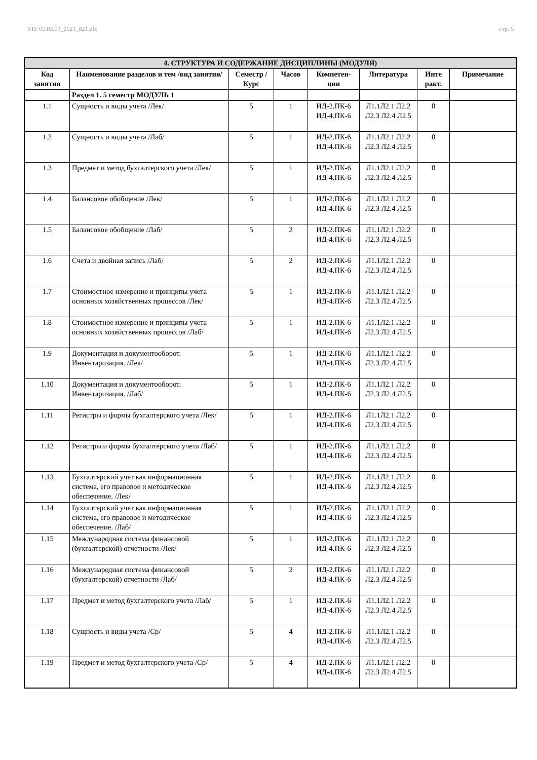УП: 09.03.03_2021_821.plx стр. 5
| 4. СТРУКТУРА И СОДЕРЖАНИЕ ДИСЦИПЛИНЫ (МОДУЛЯ) | | | | | | | |
| --- | --- | --- | --- | --- | --- | --- | --- |
| Код занятия | Наименование разделов и тем /вид занятия/ | Семестр / Курс | Часов | Компетен-ции | Литература | Инте ракт. | Примечание |
| | Раздел 1. 5 семестр МОДУЛЬ 1 | | | | | | |
| 1.1 | Сущность и виды учета /Лек/ | 5 | 1 | ИД-2.ПК-6 ИД-4.ПК-6 | Л1.1Л2.1 Л2.2 Л2.3 Л2.4 Л2.5 | 0 | |
| 1.2 | Сущность и виды учета /Лаб/ | 5 | 1 | ИД-2.ПК-6 ИД-4.ПК-6 | Л1.1Л2.1 Л2.2 Л2.3 Л2.4 Л2.5 | 0 | |
| 1.3 | Предмет и метод бухгалтерского учета /Лек/ | 5 | 1 | ИД-2.ПК-6 ИД-4.ПК-6 | Л1.1Л2.1 Л2.2 Л2.3 Л2.4 Л2.5 | 0 | |
| 1.4 | Балансовое обобщение /Лек/ | 5 | 1 | ИД-2.ПК-6 ИД-4.ПК-6 | Л1.1Л2.1 Л2.2 Л2.3 Л2.4 Л2.5 | 0 | |
| 1.5 | Балансовое обобщение /Лаб/ | 5 | 2 | ИД-2.ПК-6 ИД-4.ПК-6 | Л1.1Л2.1 Л2.2 Л2.3 Л2.4 Л2.5 | 0 | |
| 1.6 | Счета и двойная запись /Лаб/ | 5 | 2 | ИД-2.ПК-6 ИД-4.ПК-6 | Л1.1Л2.1 Л2.2 Л2.3 Л2.4 Л2.5 | 0 | |
| 1.7 | Стоимостное измерение и принципы учета основных хозяйственных процессов /Лек/ | 5 | 1 | ИД-2.ПК-6 ИД-4.ПК-6 | Л1.1Л2.1 Л2.2 Л2.3 Л2.4 Л2.5 | 0 | |
| 1.8 | Стоимостное измерение и принципы учета основных хозяйственных процессов /Лаб/ | 5 | 1 | ИД-2.ПК-6 ИД-4.ПК-6 | Л1.1Л2.1 Л2.2 Л2.3 Л2.4 Л2.5 | 0 | |
| 1.9 | Документация и документооборот. Инвентаризация. /Лек/ | 5 | 1 | ИД-2.ПК-6 ИД-4.ПК-6 | Л1.1Л2.1 Л2.2 Л2.3 Л2.4 Л2.5 | 0 | |
| 1.10 | Документация и документооборот. Инвентаризация. /Лаб/ | 5 | 1 | ИД-2.ПК-6 ИД-4.ПК-6 | Л1.1Л2.1 Л2.2 Л2.3 Л2.4 Л2.5 | 0 | |
| 1.11 | Регистры и формы бухгалтерского учета /Лек/ | 5 | 1 | ИД-2.ПК-6 ИД-4.ПК-6 | Л1.1Л2.1 Л2.2 Л2.3 Л2.4 Л2.5 | 0 | |
| 1.12 | Регистры и формы бухгалтерского учета /Лаб/ | 5 | 1 | ИД-2.ПК-6 ИД-4.ПК-6 | Л1.1Л2.1 Л2.2 Л2.3 Л2.4 Л2.5 | 0 | |
| 1.13 | Бухгалтерский учет как информационная система, его правовое и методическое обеспечение. /Лек/ | 5 | 1 | ИД-2.ПК-6 ИД-4.ПК-6 | Л1.1Л2.1 Л2.2 Л2.3 Л2.4 Л2.5 | 0 | |
| 1.14 | Бухгалтерский учет как информационная система, его правовое и методическое обеспечение. /Лаб/ | 5 | 1 | ИД-2.ПК-6 ИД-4.ПК-6 | Л1.1Л2.1 Л2.2 Л2.3 Л2.4 Л2.5 | 0 | |
| 1.15 | Международная система финансовой (бухгалтерской) отчетности /Лек/ | 5 | 1 | ИД-2.ПК-6 ИД-4.ПК-6 | Л1.1Л2.1 Л2.2 Л2.3 Л2.4 Л2.5 | 0 | |
| 1.16 | Международная система финансовой (бухгалтерской) отчетности /Лаб/ | 5 | 2 | ИД-2.ПК-6 ИД-4.ПК-6 | Л1.1Л2.1 Л2.2 Л2.3 Л2.4 Л2.5 | 0 | |
| 1.17 | Предмет и метод бухгалтерского учета /Лаб/ | 5 | 1 | ИД-2.ПК-6 ИД-4.ПК-6 | Л1.1Л2.1 Л2.2 Л2.3 Л2.4 Л2.5 | 0 | |
| 1.18 | Сущность и виды учета /Ср/ | 5 | 4 | ИД-2.ПК-6 ИД-4.ПК-6 | Л1.1Л2.1 Л2.2 Л2.3 Л2.4 Л2.5 | 0 | |
| 1.19 | Предмет и метод бухгалтерского учета /Ср/ | 5 | 4 | ИД-2.ПК-6 ИД-4.ПК-6 | Л1.1Л2.1 Л2.2 Л2.3 Л2.4 Л2.5 | 0 | |